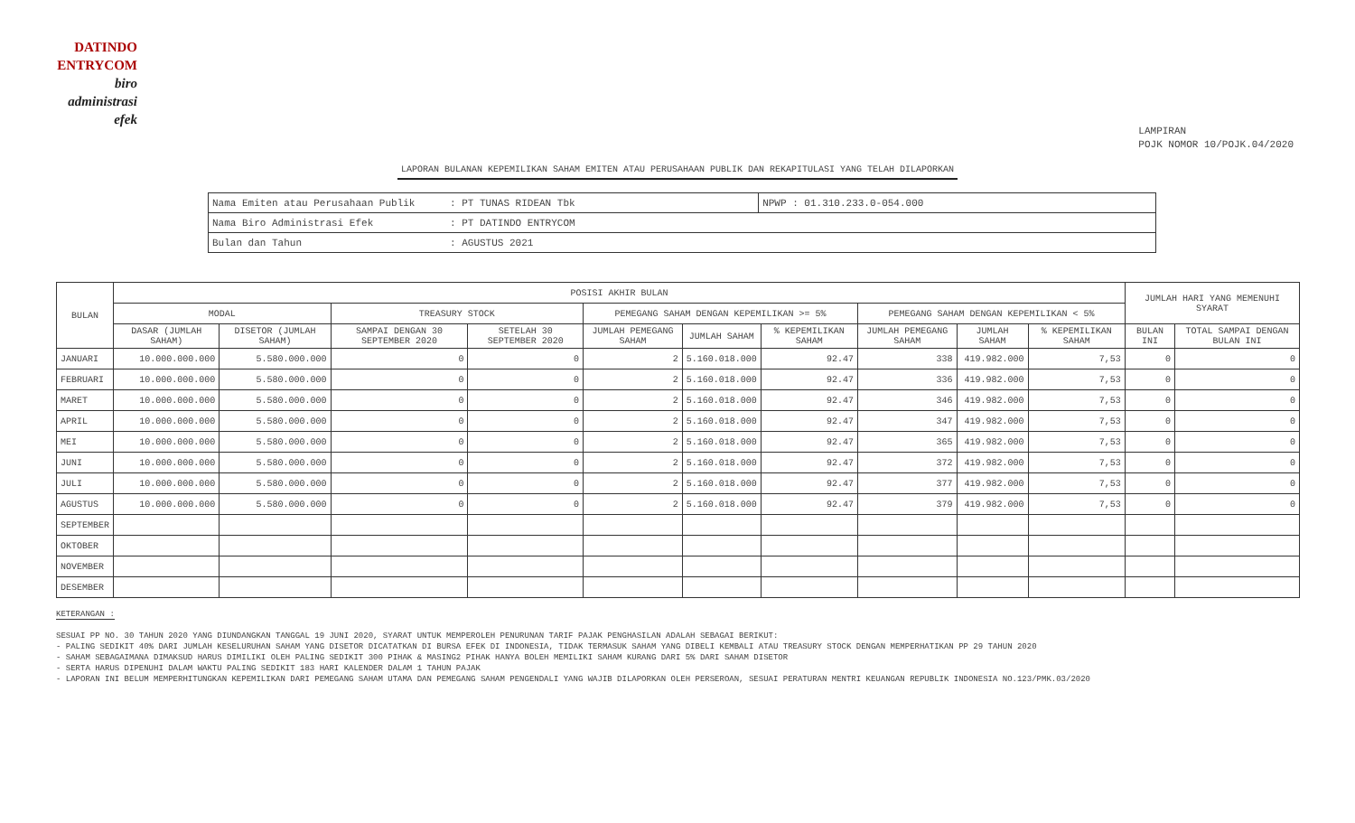DATINDO
ENTRYCOM
biro
administrasi
efek
LAMPIRAN
POJK NOMOR 10/POJK.04/2020
LAPORAN BULANAN KEPEMILIKAN SAHAM EMITEN ATAU PERUSAHAAN PUBLIK DAN REKAPITULASI YANG TELAH DILAPORKAN
| Nama Emiten atau Perusahaan Publik | : PT TUNAS RIDEAN Tbk | NPWP : 01.310.233.0-054.000 |
| Nama Biro Administrasi Efek | : PT DATINDO ENTRYCOM | |
| Bulan dan Tahun | : AGUSTUS 2021 | |
| BULAN | POSISI AKHIR BULAN | | | | | | | | | | JUMLAH HARI YANG MEMENUHI SYARAT | |
| --- | --- | --- | --- | --- | --- | --- | --- | --- | --- | --- | --- | --- |
| | MODAL | | TREASURY STOCK | | PEMEGANG SAHAM DENGAN KEPEMILIKAN >= 5% | | | PEMEGANG SAHAM DENGAN KEPEMILIKAN < 5% | | | | |
| | DASAR (JUMLAH SAHAM) | DISETOR (JUMLAH SAHAM) | SAMPAI DENGAN 30 SEPTEMBER 2020 | SETELAH 30 SEPTEMBER 2020 | JUMLAH PEMEGANG SAHAM | JUMLAH SAHAM | % KEPEMILIKAN SAHAM | JUMLAH PEMEGANG SAHAM | JUMLAH SAHAM | % KEPEMILIKAN SAHAM | BULAN INI | TOTAL SAMPAI DENGAN BULAN INI |
| JANUARI | 10.000.000.000 | 5.580.000.000 | 0 | 0 | 2 | 5.160.018.000 | 92.47 | 338 | 419.982.000 | 7,53 | 0 | 0 |
| FEBRUARI | 10.000.000.000 | 5.580.000.000 | 0 | 0 | 2 | 5.160.018.000 | 92.47 | 336 | 419.982.000 | 7,53 | 0 | 0 |
| MARET | 10.000.000.000 | 5.580.000.000 | 0 | 0 | 2 | 5.160.018.000 | 92.47 | 346 | 419.982.000 | 7,53 | 0 | 0 |
| APRIL | 10.000.000.000 | 5.580.000.000 | 0 | 0 | 2 | 5.160.018.000 | 92.47 | 347 | 419.982.000 | 7,53 | 0 | 0 |
| MEI | 10.000.000.000 | 5.580.000.000 | 0 | 0 | 2 | 5.160.018.000 | 92.47 | 365 | 419.982.000 | 7,53 | 0 | 0 |
| JUNI | 10.000.000.000 | 5.580.000.000 | 0 | 0 | 2 | 5.160.018.000 | 92.47 | 372 | 419.982.000 | 7,53 | 0 | 0 |
| JULI | 10.000.000.000 | 5.580.000.000 | 0 | 0 | 2 | 5.160.018.000 | 92.47 | 377 | 419.982.000 | 7,53 | 0 | 0 |
| AGUSTUS | 10.000.000.000 | 5.580.000.000 | 0 | 0 | 2 | 5.160.018.000 | 92.47 | 379 | 419.982.000 | 7,53 | 0 | 0 |
| SEPTEMBER | | | | | | | | | | | | |
| OKTOBER | | | | | | | | | | | | |
| NOVEMBER | | | | | | | | | | | | |
| DESEMBER | | | | | | | | | | | | |
KETERANGAN :
SESUAI PP NO. 30 TAHUN 2020 YANG DIUNDANGKAN TANGGAL 19 JUNI 2020, SYARAT UNTUK MEMPEROLEH PENURUNAN TARIF PAJAK PENGHASILAN ADALAH SEBAGAI BERIKUT:
- PALING SEDIKIT 40% DARI JUMLAH KESELURUHAN SAHAM YANG DISETOR DICATATKAN DI BURSA EFEK DI INDONESIA, TIDAK TERMASUK SAHAM YANG DIBELI KEMBALI ATAU TREASURY STOCK DENGAN MEMPERHATIKAN PP 29 TAHUN 2020
- SAHAM SEBAGAIMANA DIMAKSUD HARUS DIMILIKI OLEH PALING SEDIKIT 300 PIHAK & MASING2 PIHAK HANYA BOLEH MEMILIKI SAHAM KURANG DARI 5% DARI SAHAM DISETOR
- SERTA HARUS DIPENUHI DALAM WAKTU PALING SEDIKIT 183 HARI KALENDER DALAM 1 TAHUN PAJAK
- LAPORAN INI BELUM MEMPERHITUNGKAN KEPEMILIKAN DARI PEMEGANG SAHAM UTAMA DAN PEMEGANG SAHAM PENGENDALI YANG WAJIB DILAPORKAN OLEH PERSEROAN, SESUAI PERATURAN MENTRI KEUANGAN REPUBLIK INDONESIA NO.123/PMK.03/2020